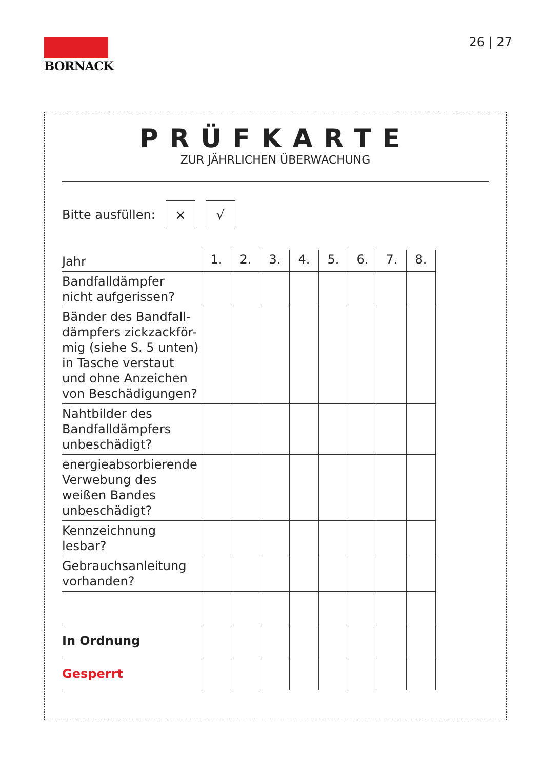BORNACK 26 | 27
PRÜFKARTE
ZUR JÄHRLICHEN ÜBERWACHUNG
Bitte ausfüllen:
× √
| Jahr | 1. | 2. | 3. | 4. | 5. | 6. | 7. | 8. |
| --- | --- | --- | --- | --- | --- | --- | --- | --- |
| Bandfalldämpfer nicht aufgerissen? | | | | | | | | |
| Bänder des Bandfall- dämpfers zickzackför- mig (siehe S. 5 unten) in Tasche verstaut und ohne Anzeichen von Beschädigungen? | | | | | | | | |
| Nahtbilder des Bandfalldämpfers unbeschädigt? | | | | | | | | |
| energieabsorbierende Verwebung des weißen Bandes unbeschädigt? | | | | | | | | |
| Kennzeichnung lesbar? | | | | | | | | |
| Gebrauchsanleitung vorhanden? | | | | | | | | |
| In Ordnung | | | | | | | | |
| Gesperrt | | | | | | | | |